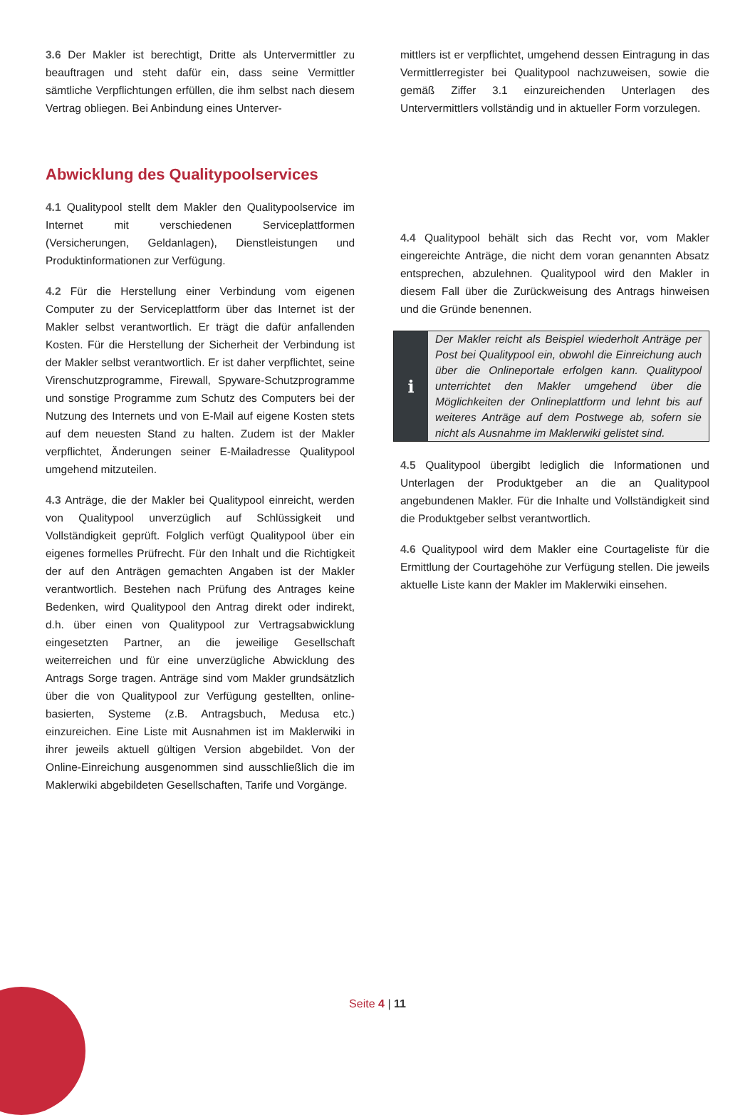3.6 Der Makler ist berechtigt, Dritte als Untervermittler zu beauftragen und steht dafür ein, dass seine Vermittler sämtliche Verpflichtungen erfüllen, die ihm selbst nach diesem Vertrag obliegen. Bei Anbindung eines Unterver-
mittlers ist er verpflichtet, umgehend dessen Eintragung in das Vermittlerregister bei Qualitypool nachzuweisen, sowie die gemäß Ziffer 3.1 einzureichenden Unterlagen des Untervermittlers vollständig und in aktueller Form vorzulegen.
Abwicklung des Qualitypoolservices
4.1 Qualitypool stellt dem Makler den Qualitypoolservice im Internet mit verschiedenen Serviceplattformen (Versicherungen, Geldanlagen), Dienstleistungen und Produktinformationen zur Verfügung.
4.2 Für die Herstellung einer Verbindung vom eigenen Computer zu der Serviceplattform über das Internet ist der Makler selbst verantwortlich. Er trägt die dafür anfallenden Kosten. Für die Herstellung der Sicherheit der Verbindung ist der Makler selbst verantwortlich. Er ist daher verpflichtet, seine Virenschutzprogramme, Firewall, Spyware-Schutzprogramme und sonstige Programme zum Schutz des Computers bei der Nutzung des Internets und von E-Mail auf eigene Kosten stets auf dem neuesten Stand zu halten. Zudem ist der Makler verpflichtet, Änderungen seiner E-Mailadresse Qualitypool umgehend mitzuteilen.
4.3 Anträge, die der Makler bei Qualitypool einreicht, werden von Qualitypool unverzüglich auf Schlüssigkeit und Vollständigkeit geprüft. Folglich verfügt Qualitypool über ein eigenes formelles Prüfrecht. Für den Inhalt und die Richtigkeit der auf den Anträgen gemachten Angaben ist der Makler verantwortlich. Bestehen nach Prüfung des Antrages keine Bedenken, wird Qualitypool den Antrag direkt oder indirekt, d.h. über einen von Qualitypool zur Vertragsabwicklung eingesetzten Partner, an die jeweilige Gesellschaft weiterreichen und für eine unverzügliche Abwicklung des Antrags Sorge tragen. Anträge sind vom Makler grundsätzlich über die von Qualitypool zur Verfügung gestellten, online-basierten, Systeme (z.B. Antragsbuch, Medusa etc.) einzureichen. Eine Liste mit Ausnahmen ist im Maklerwiki in ihrer jeweils aktuell gültigen Version abgebildet. Von der Online-Einreichung ausgenommen sind ausschließlich die im Maklerwiki abgebildeten Gesellschaften, Tarife und Vorgänge.
4.4 Qualitypool behält sich das Recht vor, vom Makler eingereichte Anträge, die nicht dem voran genannten Absatz entsprechen, abzulehnen. Qualitypool wird den Makler in diesem Fall über die Zurückweisung des Antrags hinweisen und die Gründe benennen.
i
Der Makler reicht als Beispiel wiederholt Anträge per Post bei Qualitypool ein, obwohl die Einreichung auch über die Onlineportale erfolgen kann. Qualitypool unterrichtet den Makler umgehend über die Möglichkeiten der Onlineplattform und lehnt bis auf weiteres Anträge auf dem Postwege ab, sofern sie nicht als Ausnahme im Maklerwiki gelistet sind.
4.5 Qualitypool übergibt lediglich die Informationen und Unterlagen der Produktgeber an die an Qualitypool angebundenen Makler. Für die Inhalte und Vollständigkeit sind die Produktgeber selbst verantwortlich.
4.6 Qualitypool wird dem Makler eine Courtageliste für die Ermittlung der Courtagehöhe zur Verfügung stellen. Die jeweils aktuelle Liste kann der Makler im Maklerwiki einsehen.
Seite 4 | 11